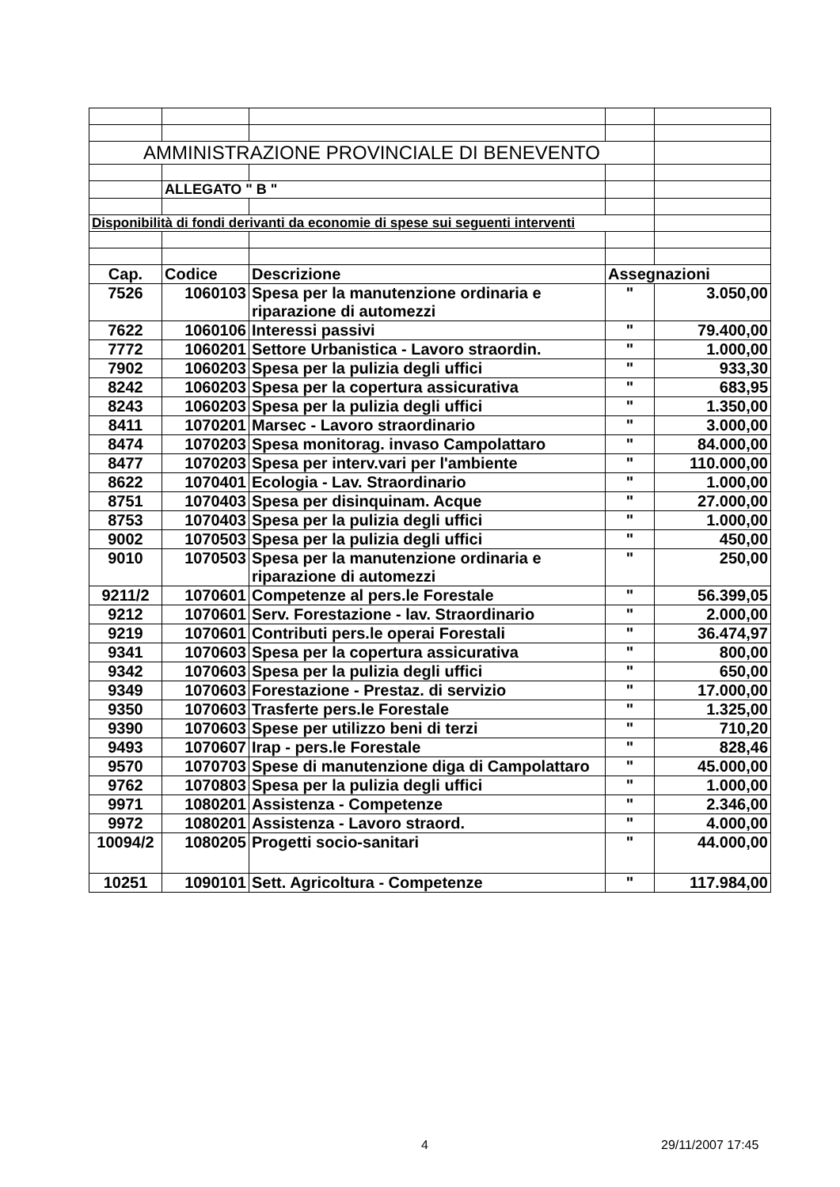| AMMINISTRAZIONE PROVINCIALE DI BENEVENTO | | | | |
| | ALLEGATO " B " | | | |
| Disponibilità di fondi derivanti da economie di spese sui seguenti interventi | | | | |
| Cap. | Codice | Descrizione | Assegnazioni | |
| 7526 | 1060103 | Spesa per la manutenzione ordinaria e riparazione di automezzi | " | 3.050,00 |
| 7622 | 1060106 | Interessi passivi | " | 79.400,00 |
| 7772 | 1060201 | Settore Urbanistica - Lavoro straordin. | " | 1.000,00 |
| 7902 | 1060203 | Spesa per la pulizia degli uffici | " | 933,30 |
| 8242 | 1060203 | Spesa per la copertura assicurativa | " | 683,95 |
| 8243 | 1060203 | Spesa per la pulizia degli uffici | " | 1.350,00 |
| 8411 | 1070201 | Marsec - Lavoro straordinario | " | 3.000,00 |
| 8474 | 1070203 | Spesa monitorag. invaso Campolattaro | " | 84.000,00 |
| 8477 | 1070203 | Spesa per interv.vari per l'ambiente | " | 110.000,00 |
| 8622 | 1070401 | Ecologia - Lav. Straordinario | " | 1.000,00 |
| 8751 | 1070403 | Spesa per disinquinam. Acque | " | 27.000,00 |
| 8753 | 1070403 | Spesa per la pulizia degli uffici | " | 1.000,00 |
| 9002 | 1070503 | Spesa per la pulizia degli uffici | " | 450,00 |
| 9010 | 1070503 | Spesa per la manutenzione ordinaria e riparazione di automezzi | " | 250,00 |
| 9211/2 | 1070601 | Competenze al pers.le Forestale | " | 56.399,05 |
| 9212 | 1070601 | Serv. Forestazione - lav. Straordinario | " | 2.000,00 |
| 9219 | 1070601 | Contributi pers.le operai Forestali | " | 36.474,97 |
| 9341 | 1070603 | Spesa per la copertura assicurativa | " | 800,00 |
| 9342 | 1070603 | Spesa per la pulizia degli uffici | " | 650,00 |
| 9349 | 1070603 | Forestazione - Prestaz. di servizio | " | 17.000,00 |
| 9350 | 1070603 | Trasferte pers.le Forestale | " | 1.325,00 |
| 9390 | 1070603 | Spese per utilizzo beni di terzi | " | 710,20 |
| 9493 | 1070607 | Irap - pers.le Forestale | " | 828,46 |
| 9570 | 1070703 | Spese di manutenzione diga di Campolattaro | " | 45.000,00 |
| 9762 | 1070803 | Spesa per la pulizia degli uffici | " | 1.000,00 |
| 9971 | 1080201 | Assistenza - Competenze | " | 2.346,00 |
| 9972 | 1080201 | Assistenza - Lavoro straord. | " | 4.000,00 |
| 10094/2 | 1080205 | Progetti socio-sanitari | " | 44.000,00 |
| 10251 | 1090101 | Sett. Agricoltura - Competenze | " | 117.984,00 |
4 29/11/2007 17:45